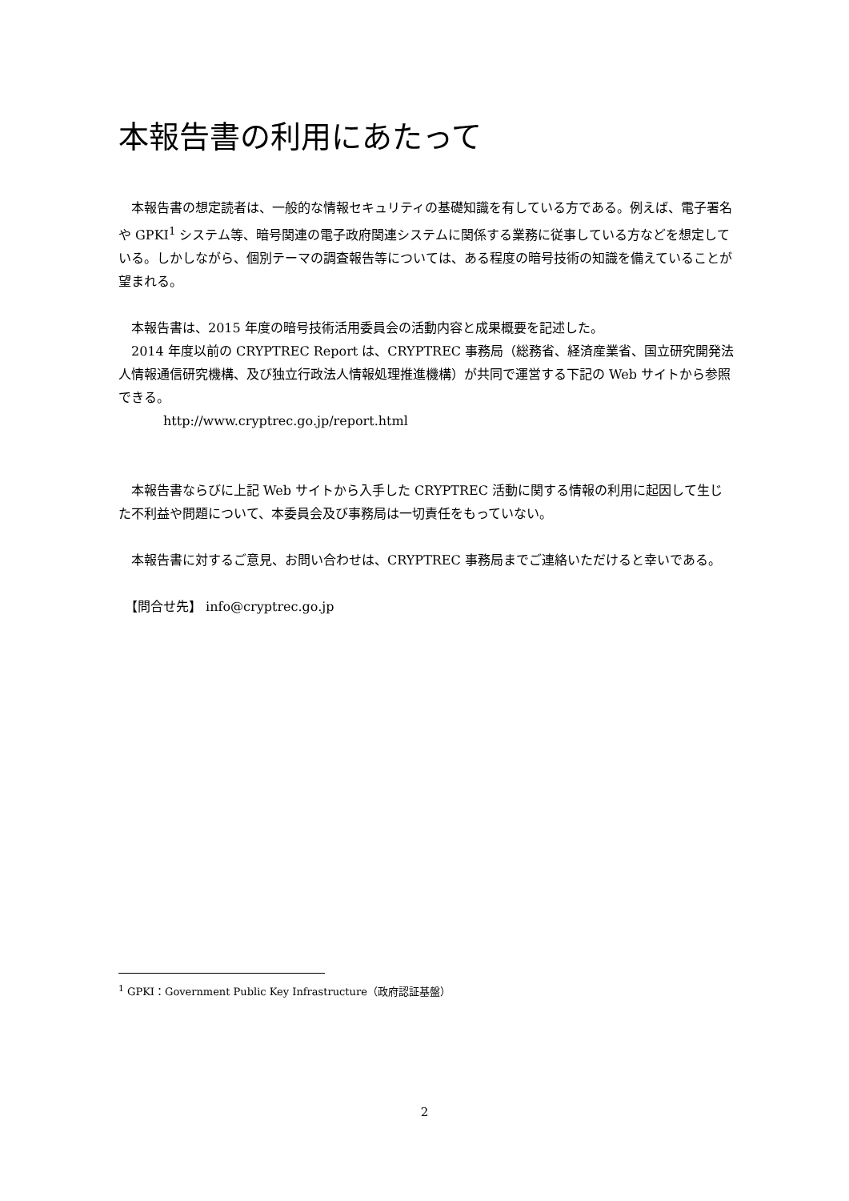本報告書の利用にあたって
　本報告書の想定読者は、一般的な情報セキュリティの基礎知識を有している方である。例えば、電子署名や GPKI<sup>1</sup> システム等、暗号関連の電子政府関連システムに関係する業務に従事している方などを想定している。しかしながら、個別テーマの調査報告等については、ある程度の暗号技術の知識を備えていることが望まれる。
　本報告書は、2015 年度の暗号技術活用委員会の活動内容と成果概要を記述した。
　2014 年度以前の CRYPTREC Report は、CRYPTREC 事務局（総務省、経済産業省、国立研究開発法人情報通信研究機構、及び独立行政法人情報処理推進機構）が共同で運営する下記の Web サイトから参照できる。
http://www.cryptrec.go.jp/report.html
　本報告書ならびに上記 Web サイトから入手した CRYPTREC 活動に関する情報の利用に起因して生じた不利益や問題について、本委員会及び事務局は一切責任をもっていない。
　本報告書に対するご意見、お問い合わせは、CRYPTREC 事務局までご連絡いただけると幸いである。
　【問合せ先】 info@cryptrec.go.jp
<sup>1</sup> GPKI：Government Public Key Infrastructure（政府認証基盤）
2